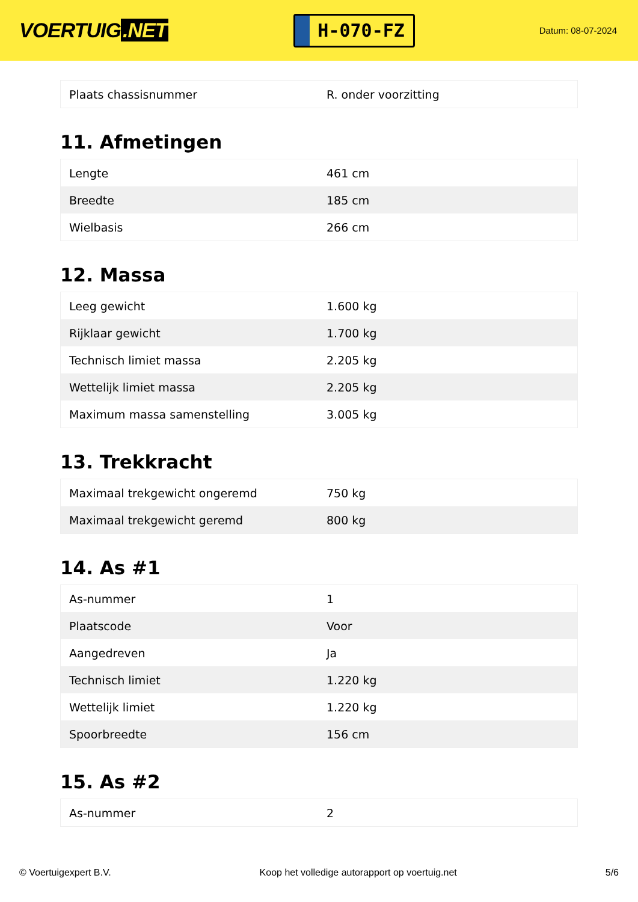VOERTUIG.NET
H-070-FZ
Datum: 08-07-2024
| Plaats chassisnummer | R. onder voorzitting |
11. Afmetingen
| Lengte | 461 cm |
| Breedte | 185 cm |
| Wielbasis | 266 cm |
12. Massa
| Leeg gewicht | 1.600 kg |
| Rijklaar gewicht | 1.700 kg |
| Technisch limiet massa | 2.205 kg |
| Wettelijk limiet massa | 2.205 kg |
| Maximum massa samenstelling | 3.005 kg |
13. Trekkracht
| Maximaal trekgewicht ongeremd | 750 kg |
| Maximaal trekgewicht geremd | 800 kg |
14. As #1
| As-nummer | 1 |
| Plaatscode | Voor |
| Aangedreven | Ja |
| Technisch limiet | 1.220 kg |
| Wettelijk limiet | 1.220 kg |
| Spoorbreedte | 156 cm |
15. As #2
| As-nummer | 2 |
© Voertuigexpert B.V. Koop het volledige autorapport op voertuig.net 5/6